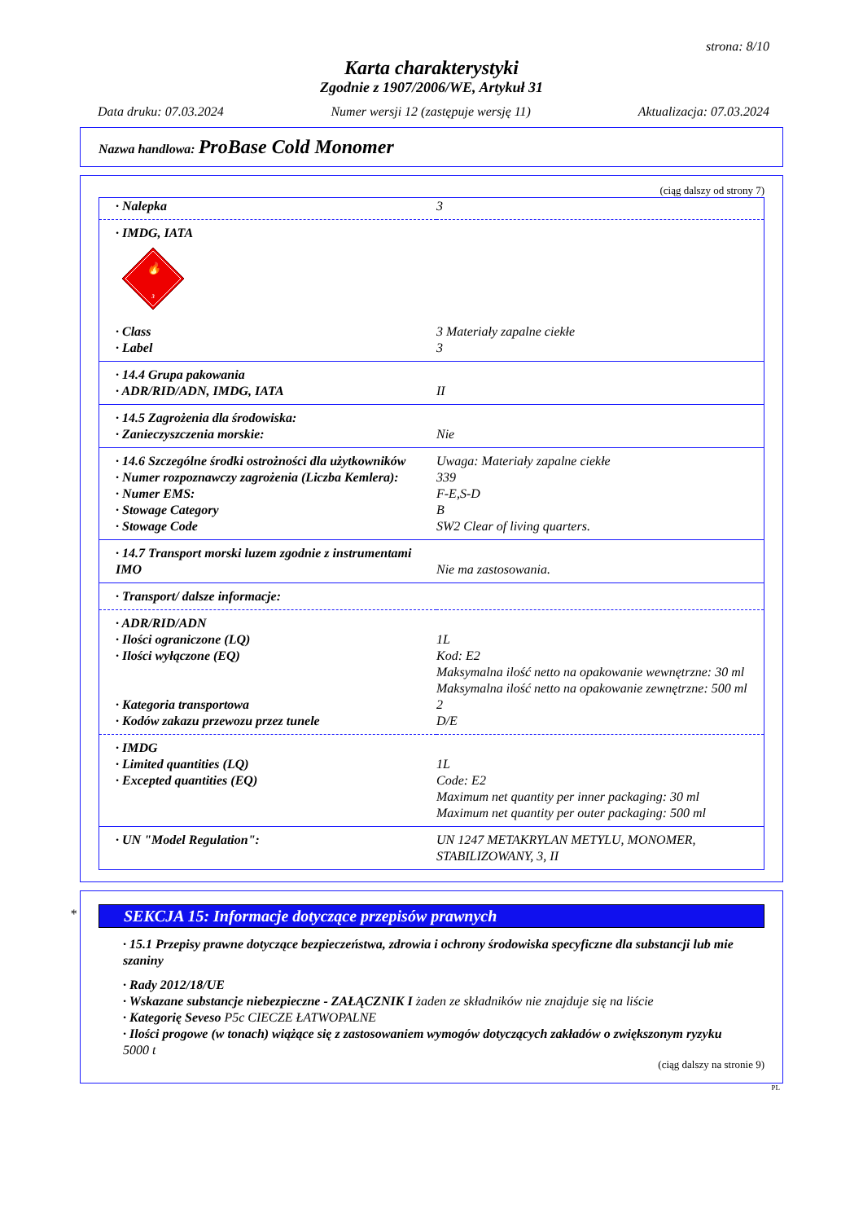strona: 8/10
Karta charakterystyki
Zgodnie z 1907/2006/WE, Artykuł 31
Data druku: 07.03.2024 Numer wersji 12 (zastępuje wersję 11) Aktualizacja: 07.03.2024
Nazwa handlowa: ProBase Cold Monomer
(ciąg dalszy od strony 7)
| · Nalepka | 3 |
| · IMDG, IATA 🔥 3 | |
| · Class | 3 Materiały zapalne ciekłe |
| · Label | 3 |
| · 14.4 Grupa pakowania | |
| · ADR/RID/ADN, IMDG, IATA | II |
| · 14.5 Zagrożenia dla środowiska: | |
| · Zanieczyszczenia morskie: | Nie |
| · 14.6 Szczególne środki ostrożności dla użytkowników | Uwaga: Materiały zapalne ciekłe |
| · Numer rozpoznawczy zagrożenia (Liczba Kemlera): | 339 |
| · Numer EMS: | F-E,S-D |
| · Stowage Category | B |
| · Stowage Code | SW2 Clear of living quarters. |
| · 14.7 Transport morski luzem zgodnie z instrumentami IMO | Nie ma zastosowania. |
| · Transport/ dalsze informacje: | |
| · ADR/RID/ADN | |
| · Ilości ograniczone (LQ) | 1L |
| · Ilości wyłączone (EQ) | Kod: E2 Maksymalna ilość netto na opakowanie wewnętrzne: 30 ml Maksymalna ilość netto na opakowanie zewnętrzne: 500 ml |
| · Kategoria transportowa | 2 |
| · Kodów zakazu przewozu przez tunele | D/E |
| · IMDG | |
| · Limited quantities (LQ) | 1L |
| · Excepted quantities (EQ) | Code: E2 Maximum net quantity per inner packaging: 30 ml Maximum net quantity per outer packaging: 500 ml |
| · UN "Model Regulation": | UN 1247 METAKRYLAN METYLU, MONOMER, STABILIZOWANY, 3, II |
* SEKCJA 15: Informacje dotyczące przepisów prawnych
· 15.1 Przepisy prawne dotyczące bezpieczeństwa, zdrowia i ochrony środowiska specyficzne dla substancji lub mie szaniny
· Rady 2012/18/UE
· Wskazane substancje niebezpieczne - ZAŁĄCZNIK I żaden ze składników nie znajduje się na liście
· Kategorię Seveso P5c CIECZE ŁATWOPALNE
· Ilości progowe (w tonach) wiążące się z zastosowaniem wymogów dotyczących zakładów o zwiększonym ryzyku
5000 t
(ciąg dalszy na stronie 9)
PL